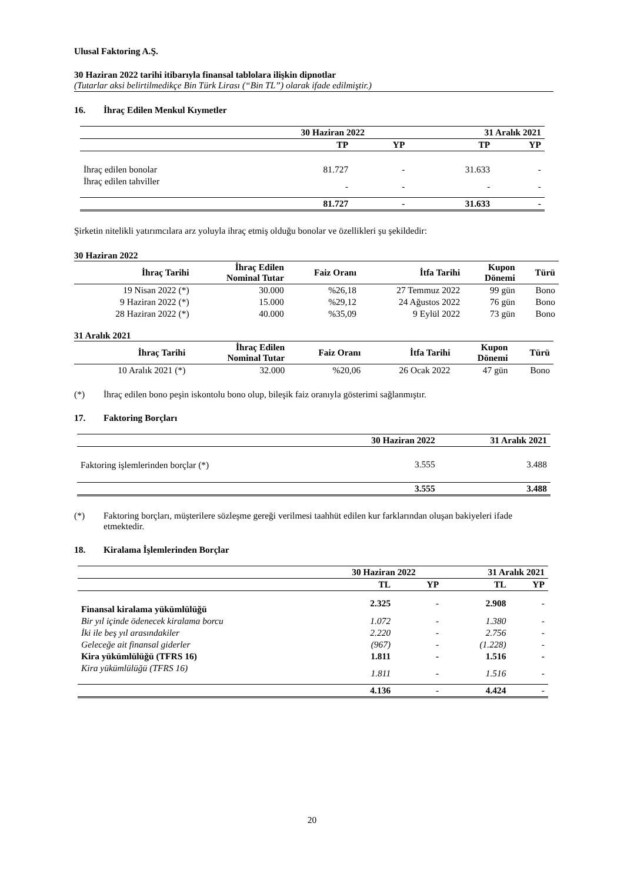Ulusal Faktoring A.Ş.
30 Haziran 2022 tarihi itibarıyla finansal tablolara ilişkin dipnotlar
(Tutarlar aksi belirtilmedikçe Bin Türk Lirası (“Bin TL”) olarak ifade edilmiştir.)
16. İhraç Edilen Menkul Kıymetler
| | 30 Haziran 2022 | | 31 Aralık 2021 | |
| --- | --- | --- | --- | --- |
| | TP | YP | TP | YP |
| İhraç edilen bonolar | 81.727 | - | 31.633 | - |
| İhraç edilen tahviller | - | - | - | - |
| | 81.727 | - | 31.633 | - |
Şirketin nitelikli yatırımcılara arz yoluyla ihraç etmiş olduğu bonolar ve özellikleri şu şekildedir:
30 Haziran 2022
| İhraç Tarihi | İhraç Edilen Nominal Tutar | Faiz Oranı | İtfa Tarihi | Kupon Dönemi | Türü |
| --- | --- | --- | --- | --- | --- |
| 19 Nisan 2022 (*) | 30.000 | %26,18 | 27 Temmuz 2022 | 99 gün | Bono |
| 9 Haziran 2022 (*) | 15.000 | %29,12 | 24 Ağustos 2022 | 76 gün | Bono |
| 28 Haziran 2022 (*) | 40.000 | %35,09 | 9 Eylül 2022 | 73 gün | Bono |
31 Aralık 2021
| İhraç Tarihi | İhraç Edilen Nominal Tutar | Faiz Oranı | İtfa Tarihi | Kupon Dönemi | Türü |
| --- | --- | --- | --- | --- | --- |
| 10 Aralık 2021 (*) | 32.000 | %20,06 | 26 Ocak 2022 | 47 gün | Bono |
(*) İhraç edilen bono peşin iskontolu bono olup, bileşik faiz oranıyla gösterimi sağlanmıştır.
17. Faktoring Borçları
| | 30 Haziran 2022 | 31 Aralık 2021 |
| --- | --- | --- |
| Faktoring işlemlerinden borçlar (*) | 3.555 | 3.488 |
| | 3.555 | 3.488 |
(*) Faktoring borçları, müşterilere sözleşme gereği verilmesi taahhüt edilen kur farklarından oluşan bakiyeleri ifade etmektedir.
18. Kiralama İşlemlerinden Borçlar
| | 30 Haziran 2022 | | 31 Aralık 2021 | |
| --- | --- | --- | --- | --- |
| | TL | YP | TL | YP |
| Finansal kiralama yükümlülüğü | 2.325 | - | 2.908 | - |
| Bir yıl içinde ödenecek kiralama borcu | 1.072 | - | 1.380 | - |
| İki ile beş yıl arasındakiler | 2.220 | - | 2.756 | - |
| Geleceğe ait finansal giderler | (967) | - | (1.228) | - |
| Kira yükümlülüğü (TFRS 16) | 1.811 | - | 1.516 | - |
| Kira yükümlülüğü (TFRS 16) | 1.811 | - | 1.516 | - |
| | 4.136 | - | 4.424 | - |
20